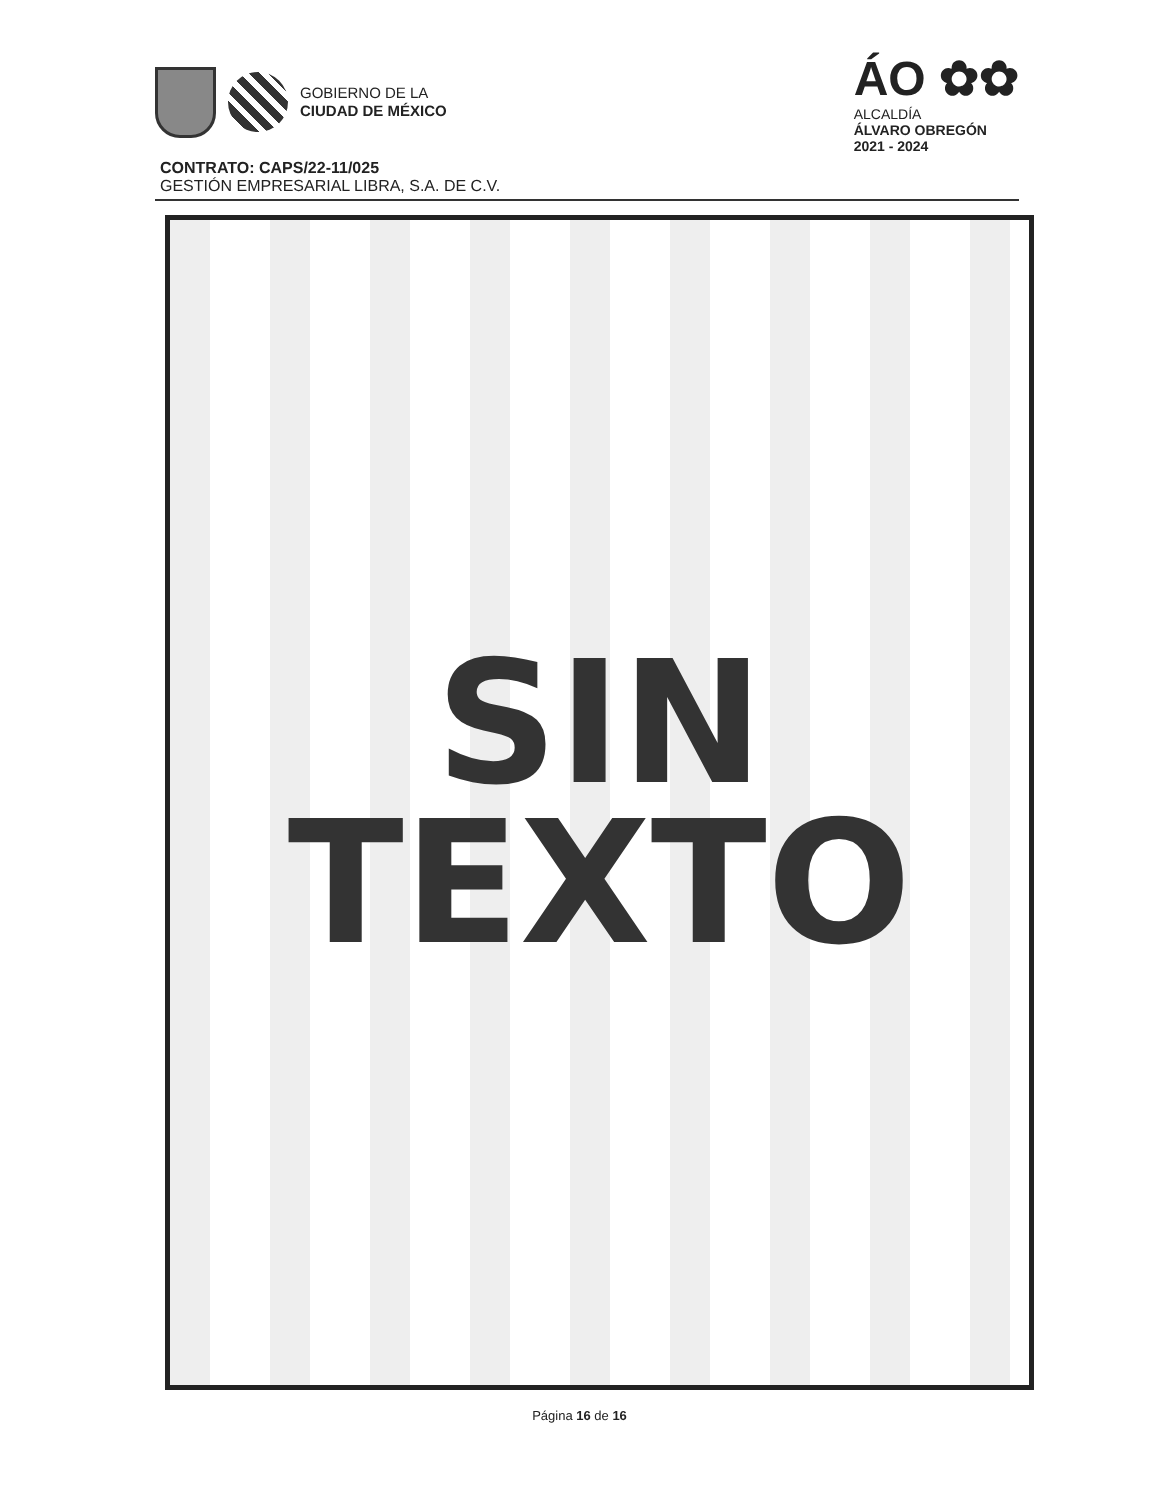GOBIERNO DE LA
CIUDAD DE MÉXICO
ÁO ✿✿
ALCALDÍA
ÁLVARO OBREGÓN
2021 - 2024
CONTRATO: CAPS/22-11/025
GESTIÓN EMPRESARIAL LIBRA, S.A. DE C.V.
SIN
TEXTO
Página 16 de 16